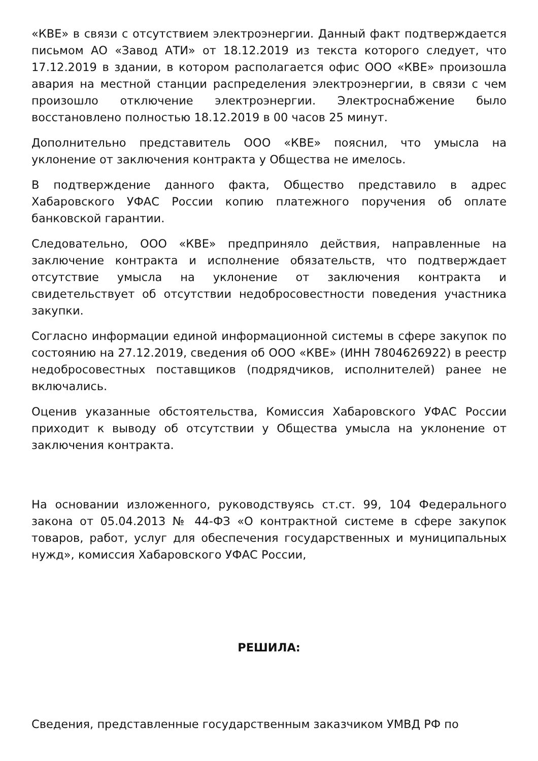«КВЕ» в связи с отсутствием электроэнергии. Данный факт подтверждается письмом АО «Завод АТИ» от 18.12.2019 из текста которого следует, что 17.12.2019 в здании, в котором располагается офис ООО «КВЕ» произошла авария на местной станции распределения электроэнергии, в связи с чем произошло отключение электроэнергии. Электроснабжение было восстановлено полностью 18.12.2019 в 00 часов 25 минут.
Дополнительно представитель ООО «КВЕ» пояснил, что умысла на уклонение от заключения контракта у Общества не имелось.
В подтверждение данного факта, Общество представило в адрес Хабаровского УФАС России копию платежного поручения об оплате банковской гарантии.
Следовательно, ООО «КВЕ» предприняло действия, направленные на заключение контракта и исполнение обязательств, что подтверждает отсутствие умысла на уклонение от заключения контракта и свидетельствует об отсутствии недобросовестности поведения участника закупки.
Согласно информации единой информационной системы в сфере закупок по состоянию на 27.12.2019, сведения об ООО «КВЕ» (ИНН 7804626922) в реестр недобросовестных поставщиков (подрядчиков, исполнителей) ранее не включались.
Оценив указанные обстоятельства, Комиссия Хабаровского УФАС России приходит к выводу об отсутствии у Общества умысла на уклонение от заключения контракта.
На основании изложенного, руководствуясь ст.ст. 99, 104 Федерального закона от 05.04.2013 № 44-ФЗ «О контрактной системе в сфере закупок товаров, работ, услуг для обеспечения государственных и муниципальных нужд», комиссия Хабаровского УФАС России,
РЕШИЛА:
Сведения, представленные государственным заказчиком УМВД РФ по